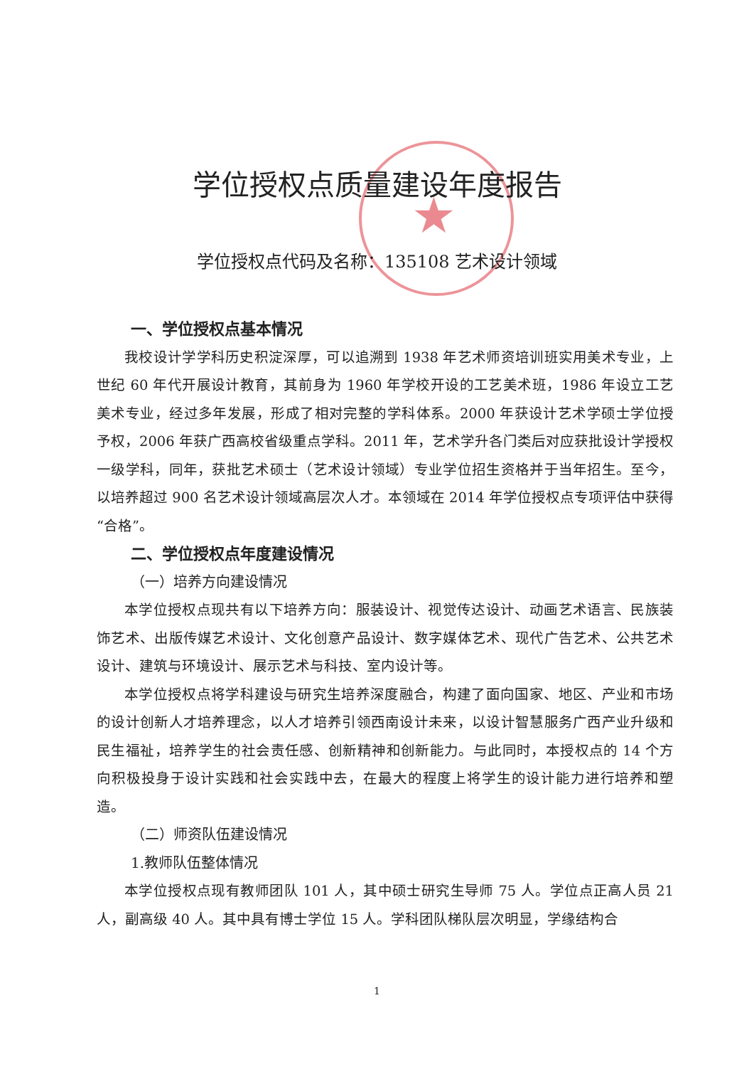★
学位授权点质量建设年度报告
学位授权点代码及名称：135108 艺术设计领域
一、学位授权点基本情况
我校设计学学科历史积淀深厚，可以追溯到 1938 年艺术师资培训班实用美术专业，上世纪 60 年代开展设计教育，其前身为 1960 年学校开设的工艺美术班，1986 年设立工艺美术专业，经过多年发展，形成了相对完整的学科体系。2000 年获设计艺术学硕士学位授予权，2006 年获广西高校省级重点学科。2011 年，艺术学升各门类后对应获批设计学授权一级学科，同年，获批艺术硕士（艺术设计领域）专业学位招生资格并于当年招生。至今，以培养超过 900 名艺术设计领域高层次人才。本领域在 2014 年学位授权点专项评估中获得“合格”。
二、学位授权点年度建设情况
（一）培养方向建设情况
本学位授权点现共有以下培养方向：服装设计、视觉传达设计、动画艺术语言、民族装饰艺术、出版传媒艺术设计、文化创意产品设计、数字媒体艺术、现代广告艺术、公共艺术设计、建筑与环境设计、展示艺术与科技、室内设计等。
本学位授权点将学科建设与研究生培养深度融合，构建了面向国家、地区、产业和市场的设计创新人才培养理念，以人才培养引领西南设计未来，以设计智慧服务广西产业升级和民生福祉，培养学生的社会责任感、创新精神和创新能力。与此同时，本授权点的 14 个方向积极投身于设计实践和社会实践中去，在最大的程度上将学生的设计能力进行培养和塑造。
（二）师资队伍建设情况
1.教师队伍整体情况
本学位授权点现有教师团队 101 人，其中硕士研究生导师 75 人。学位点正高人员 21 人，副高级 40 人。其中具有博士学位 15 人。学科团队梯队层次明显，学缘结构合
1